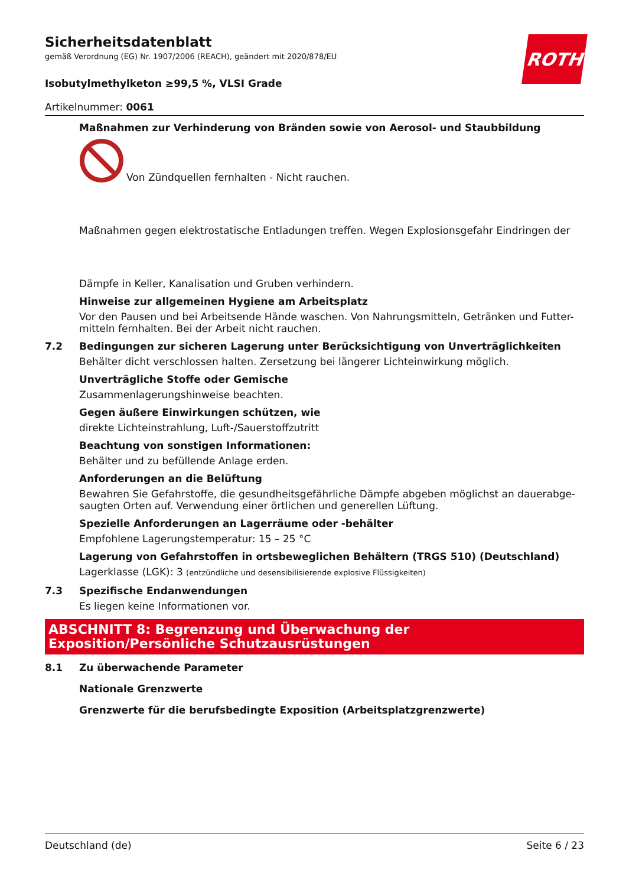ROTH
Sicherheitsdatenblatt
gemäß Verordnung (EG) Nr. 1907/2006 (REACH), geändert mit 2020/878/EU
Isobutylmethylketon ≥99,5 %, VLSI Grade
Artikelnummer: 0061
Maßnahmen zur Verhinderung von Bränden sowie von Aerosol- und Staubbildung
Von Zündquellen fernhalten - Nicht rauchen.
Maßnahmen gegen elektrostatische Entladungen treffen. Wegen Explosionsgefahr Eindringen der
Dämpfe in Keller, Kanalisation und Gruben verhindern.
Hinweise zur allgemeinen Hygiene am Arbeitsplatz
Vor den Pausen und bei Arbeitsende Hände waschen. Von Nahrungsmitteln, Getränken und Futter-mitteln fernhalten. Bei der Arbeit nicht rauchen.
7.2 Bedingungen zur sicheren Lagerung unter Berücksichtigung von Unverträglichkeiten
Behälter dicht verschlossen halten. Zersetzung bei längerer Lichteinwirkung möglich.
Unverträgliche Stoffe oder Gemische
Zusammenlagerungshinweise beachten.
Gegen äußere Einwirkungen schützen, wie
direkte Lichteinstrahlung, Luft-/Sauerstoffzutritt
Beachtung von sonstigen Informationen:
Behälter und zu befüllende Anlage erden.
Anforderungen an die Belüftung
Bewahren Sie Gefahrstoffe, die gesundheitsgefährliche Dämpfe abgeben möglichst an dauerabge-saugten Orten auf. Verwendung einer örtlichen und generellen Lüftung.
Spezielle Anforderungen an Lagerräume oder -behälter
Empfohlene Lagerungstemperatur: 15 – 25 °C
Lagerung von Gefahrstoffen in ortsbeweglichen Behältern (TRGS 510) (Deutschland)
Lagerklasse (LGK): 3 (entzündliche und desensibilisierende explosive Flüssigkeiten)
7.3 Spezifische Endanwendungen
Es liegen keine Informationen vor.
ABSCHNITT 8: Begrenzung und Überwachung der Exposition/Persönliche Schutzausrüstungen
8.1 Zu überwachende Parameter
Nationale Grenzwerte
Grenzwerte für die berufsbedingte Exposition (Arbeitsplatzgrenzwerte)
Deutschland (de) Seite 6 / 23